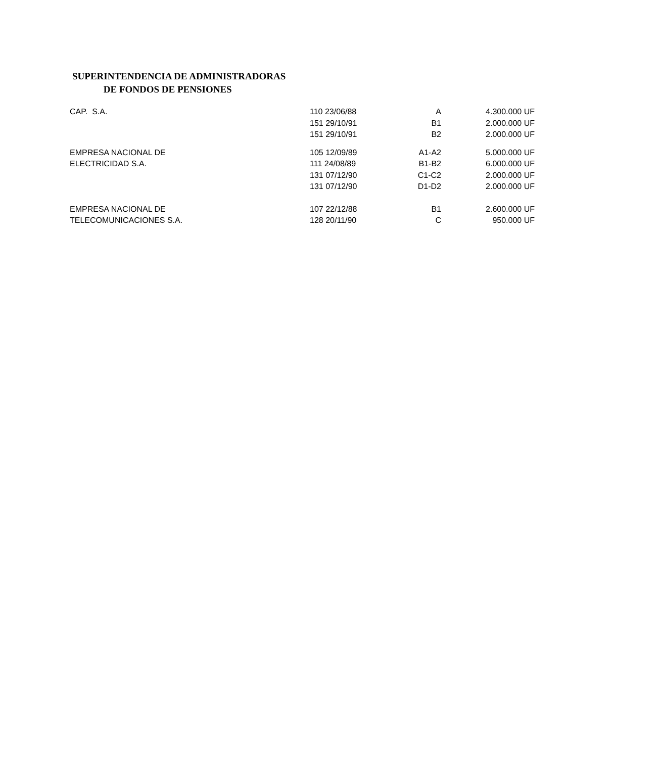SUPERINTENDENCIA DE ADMINISTRADORAS
DE FONDOS DE PENSIONES
| CAP. S.A. | 110 23/06/88 | A | 4.300.000 UF |
| | 151 29/10/91 | B1 | 2.000.000 UF |
| | 151 29/10/91 | B2 | 2.000.000 UF |
| EMPRESA NACIONAL DE | 105 12/09/89 | A1-A2 | 5.000.000 UF |
| ELECTRICIDAD S.A. | 111 24/08/89 | B1-B2 | 6.000.000 UF |
| | 131 07/12/90 | C1-C2 | 2.000.000 UF |
| | 131 07/12/90 | D1-D2 | 2.000.000 UF |
| EMPRESA NACIONAL DE | 107 22/12/88 | B1 | 2.600.000 UF |
| TELECOMUNICACIONES S.A. | 128 20/11/90 | C | 950.000 UF |